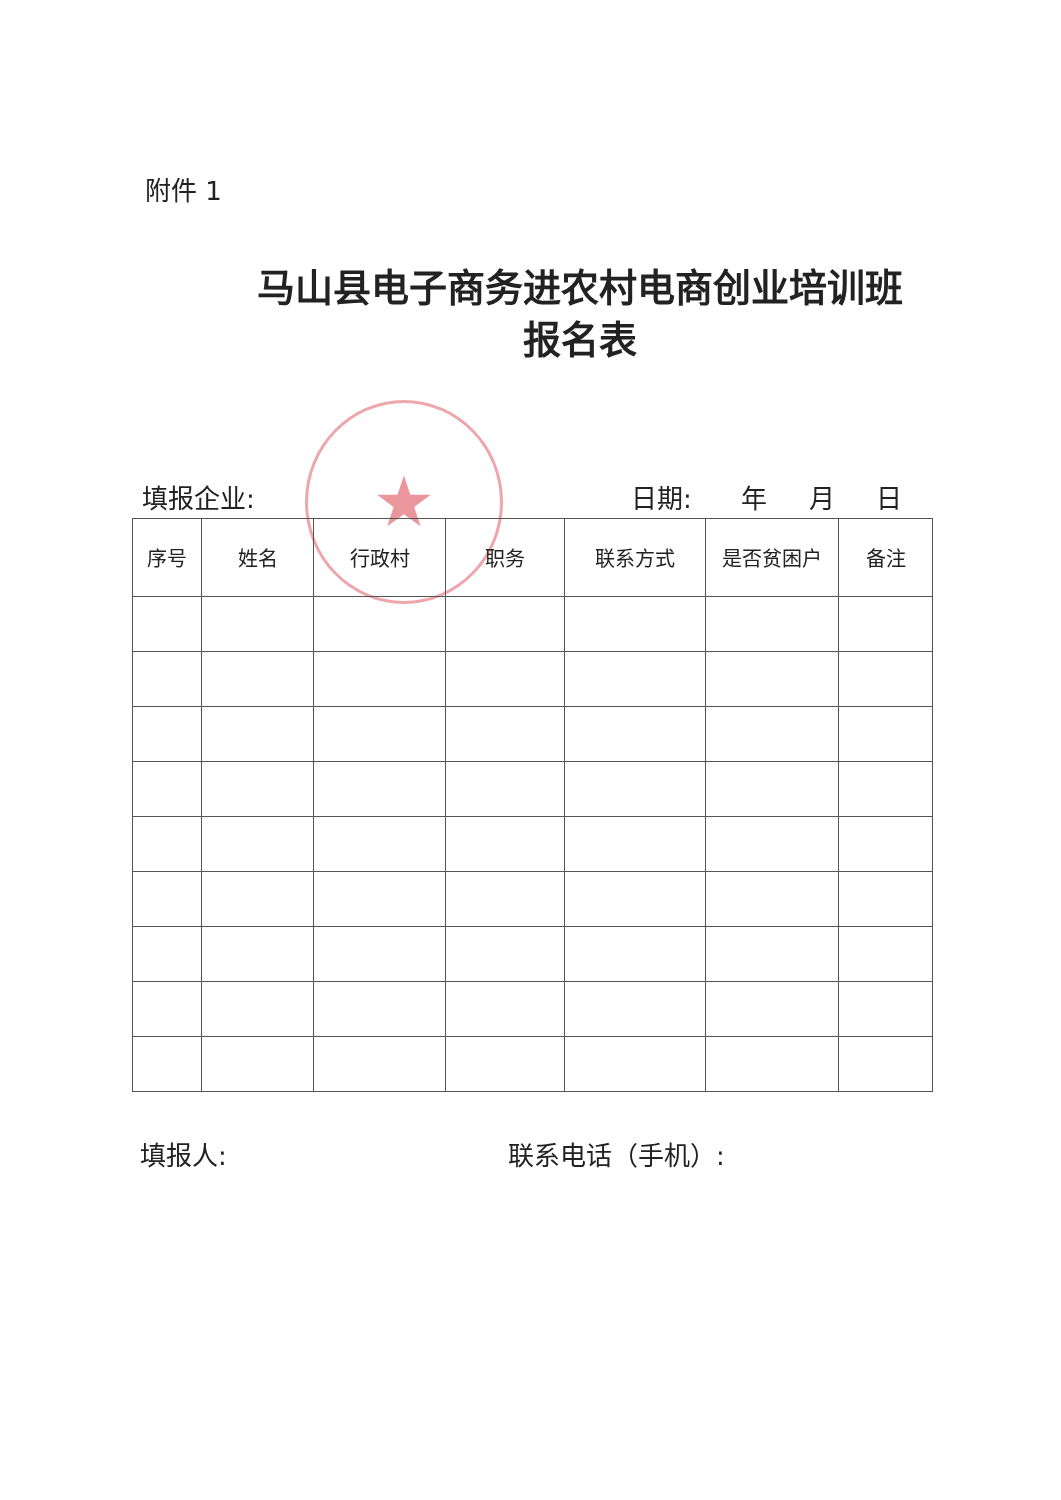附件 1
马山县电子商务进农村电商创业培训班
报名表
★
填报企业: 日期: 年 月 日
| 序号 | 姓名 | 行政村 | 职务 | 联系方式 | 是否贫困户 | 备注 |
| --- | --- | --- | --- | --- | --- | --- |
填报人: 联系电话（手机）: